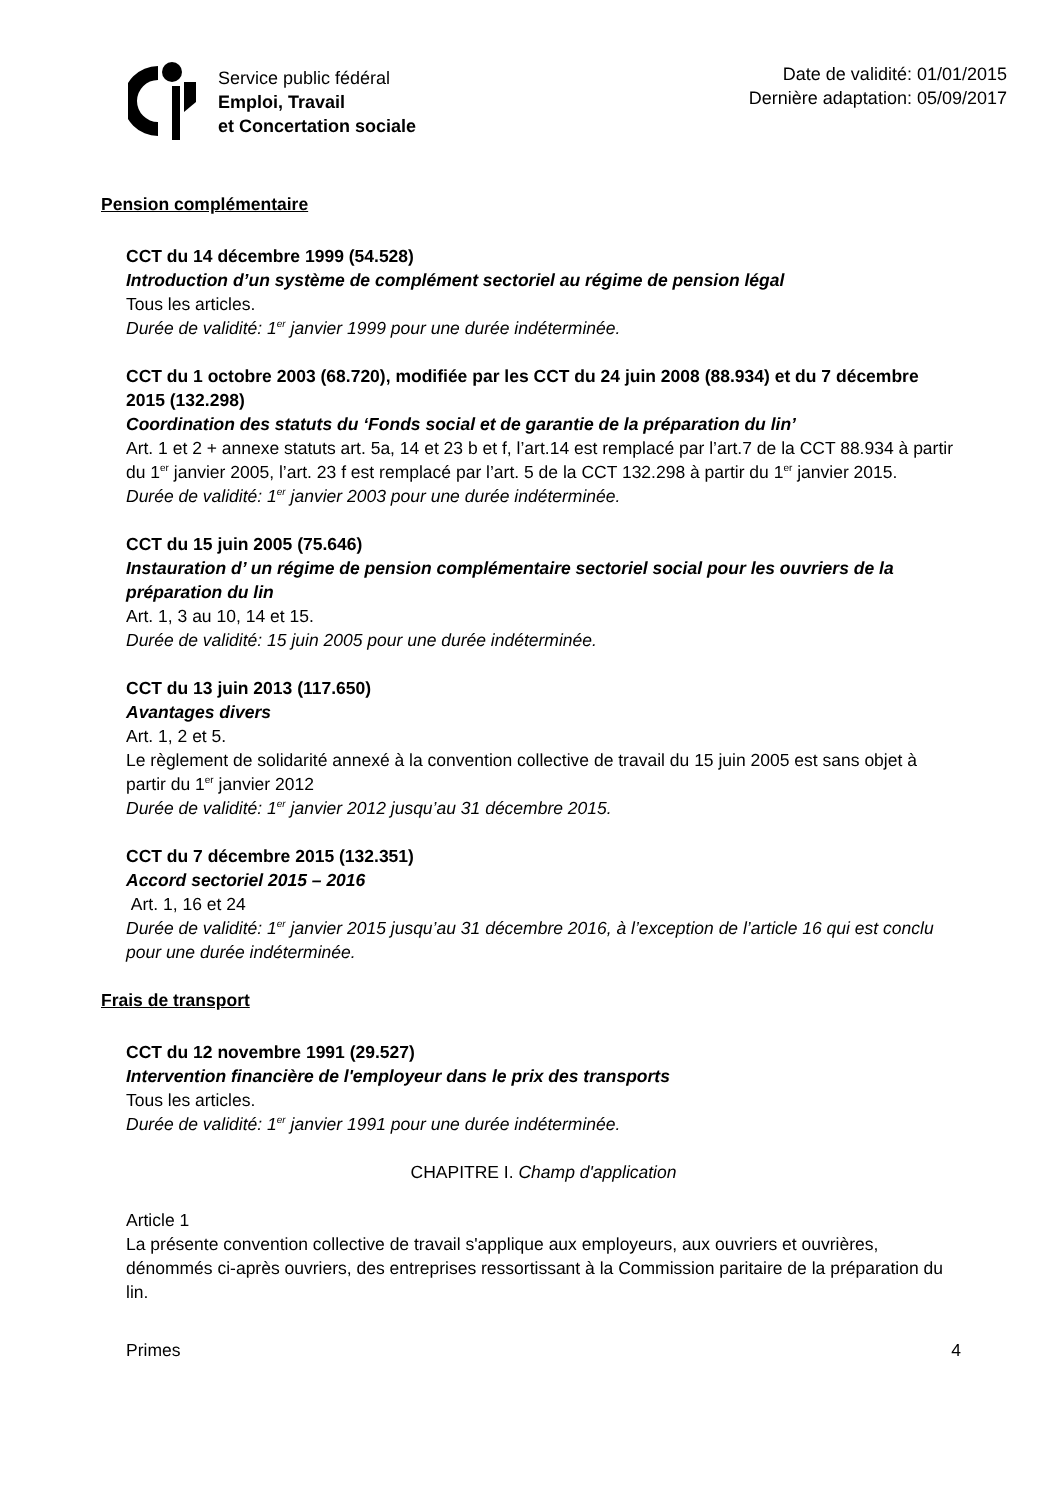Service public fédéral
Emploi, Travail
et Concertation sociale
Date de validité: 01/01/2015
Dernière adaptation: 05/09/2017
Pension complémentaire
CCT du 14 décembre 1999 (54.528)
Introduction d’un système de complément sectoriel au régime de pension légal
Tous les articles.
Durée de validité: 1<sup>er</sup> janvier 1999 pour une durée indéterminée.
CCT du 1 octobre 2003 (68.720), modifiée par les CCT du 24 juin 2008 (88.934) et du 7 décembre 2015 (132.298)
Coordination des statuts du ‘Fonds social et de garantie de la préparation du lin’
Art. 1 et 2 + annexe statuts art. 5a, 14 et 23 b et f, l’art.14 est remplacé par l’art.7 de la CCT 88.934 à partir du 1<sup>er</sup> janvier 2005, l’art. 23 f est remplacé par l’art. 5 de la CCT 132.298 à partir du 1<sup>er</sup> janvier 2015.
Durée de validité: 1<sup>er</sup> janvier 2003 pour une durée indéterminée.
CCT du 15 juin 2005 (75.646)
Instauration d’ un régime de pension complémentaire sectoriel social pour les ouvriers de la préparation du lin
Art. 1, 3 au 10, 14 et 15.
Durée de validité: 15 juin 2005 pour une durée indéterminée.
CCT du 13 juin 2013 (117.650)
Avantages divers
Art. 1, 2 et 5.
Le règlement de solidarité annexé à la convention collective de travail du 15 juin 2005 est sans objet à partir du 1<sup>er</sup> janvier 2012
Durée de validité: 1<sup>er</sup> janvier 2012 jusqu’au 31 décembre 2015.
CCT du 7 décembre 2015 (132.351)
Accord sectoriel 2015 – 2016
Art. 1, 16 et 24
Durée de validité: 1<sup>er</sup> janvier 2015 jusqu’au 31 décembre 2016, à l’exception de l’article 16 qui est conclu pour une durée indéterminée.
Frais de transport
CCT du 12 novembre 1991 (29.527)
Intervention financière de l'employeur dans le prix des transports
Tous les articles.
Durée de validité: 1<sup>er</sup> janvier 1991 pour une durée indéterminée.
CHAPITRE I. Champ d'application
Article 1
La présente convention collective de travail s'applique aux employeurs, aux ouvriers et ouvrières, dénommés ci-après ouvriers, des entreprises ressortissant à la Commission paritaire de la préparation du lin.
Primes 4